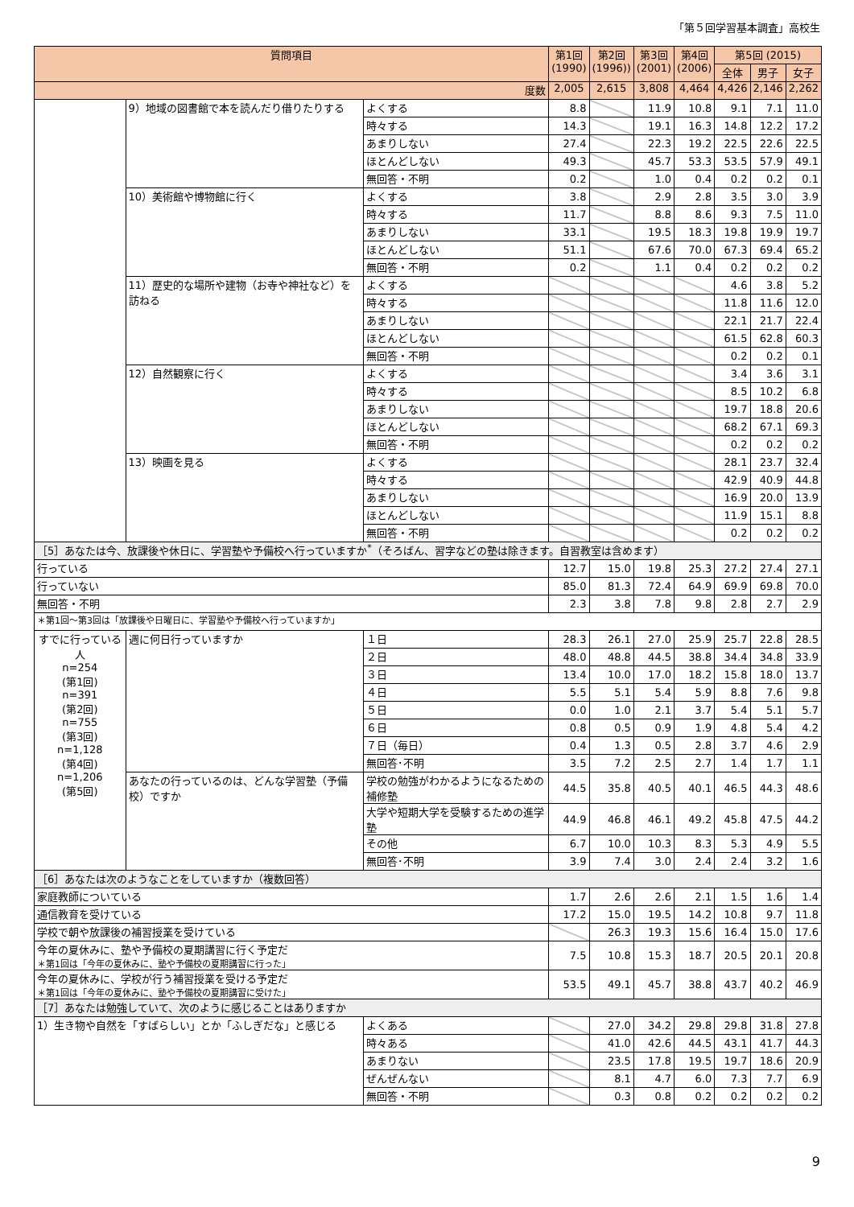「第５回学習基本調査」高校生
| 質問項目 | | | 第1回 (1990) | 第2回 (1996)) | 第3回 (2001) | 第4回 (2006) | 第5回 (2015) | | |
| --- | --- | --- | --- | --- | --- | --- | --- | --- | --- |
| | | | | | | | 全体 | 男子 | 女子 |
| 度数 | | | 2,005 | 2,615 | 3,808 | 4,464 | 4,426 | 2,146 | 2,262 |
| | 9）地域の図書館で本を読んだり借りたりする | よくする | 8.8 | | 11.9 | 10.8 | 9.1 | 7.1 | 11.0 |
| | | 時々する | 14.3 | | 19.1 | 16.3 | 14.8 | 12.2 | 17.2 |
| | | あまりしない | 27.4 | | 22.3 | 19.2 | 22.5 | 22.6 | 22.5 |
| | | ほとんどしない | 49.3 | | 45.7 | 53.3 | 53.5 | 57.9 | 49.1 |
| | | 無回答・不明 | 0.2 | | 1.0 | 0.4 | 0.2 | 0.2 | 0.1 |
| | 10）美術館や博物館に行く | よくする | 3.8 | | 2.9 | 2.8 | 3.5 | 3.0 | 3.9 |
| | | 時々する | 11.7 | | 8.8 | 8.6 | 9.3 | 7.5 | 11.0 |
| | | あまりしない | 33.1 | | 19.5 | 18.3 | 19.8 | 19.9 | 19.7 |
| | | ほとんどしない | 51.1 | | 67.6 | 70.0 | 67.3 | 69.4 | 65.2 |
| | | 無回答・不明 | 0.2 | | 1.1 | 0.4 | 0.2 | 0.2 | 0.2 |
| | 11）歴史的な場所や建物（お寺や神社など）を訪ねる | よくする | | | | | 4.6 | 3.8 | 5.2 |
| | | 時々する | | | | | 11.8 | 11.6 | 12.0 |
| | | あまりしない | | | | | 22.1 | 21.7 | 22.4 |
| | | ほとんどしない | | | | | 61.5 | 62.8 | 60.3 |
| | | 無回答・不明 | | | | | 0.2 | 0.2 | 0.1 |
| | 12）自然観察に行く | よくする | | | | | 3.4 | 3.6 | 3.1 |
| | | 時々する | | | | | 8.5 | 10.2 | 6.8 |
| | | あまりしない | | | | | 19.7 | 18.8 | 20.6 |
| | | ほとんどしない | | | | | 68.2 | 67.1 | 69.3 |
| | | 無回答・不明 | | | | | 0.2 | 0.2 | 0.2 |
| | 13）映画を見る | よくする | | | | | 28.1 | 23.7 | 32.4 |
| | | 時々する | | | | | 42.9 | 40.9 | 44.8 |
| | | あまりしない | | | | | 16.9 | 20.0 | 13.9 |
| | | ほとんどしない | | | | | 11.9 | 15.1 | 8.8 |
| | | 無回答・不明 | | | | | 0.2 | 0.2 | 0.2 |
| ［5］あなたは今、放課後や休日に、学習塾や予備校へ行っていますか<sup>*</sup>（そろばん、習字などの塾は除きます。自習教室は含めます） | | | | | | | | | |
| 行っている | | | 12.7 | 15.0 | 19.8 | 25.3 | 27.2 | 27.4 | 27.1 |
| 行っていない | | | 85.0 | 81.3 | 72.4 | 64.9 | 69.9 | 69.8 | 70.0 |
| 無回答・不明 | | | 2.3 | 3.8 | 7.8 | 9.8 | 2.8 | 2.7 | 2.9 |
| ＊第1回〜第3回は「放課後や日曜日に、学習塾や予備校へ行っていますか」 | | | | | | | | | |
| すでに行っている人 n=254 (第1回) n=391 (第2回) n=755 (第3回) n=1,128 (第4回) n=1,206 (第5回) | 週に何日行っていますか | １日 | 28.3 | 26.1 | 27.0 | 25.9 | 25.7 | 22.8 | 28.5 |
| | | ２日 | 48.0 | 48.8 | 44.5 | 38.8 | 34.4 | 34.8 | 33.9 |
| | | ３日 | 13.4 | 10.0 | 17.0 | 18.2 | 15.8 | 18.0 | 13.7 |
| | | ４日 | 5.5 | 5.1 | 5.4 | 5.9 | 8.8 | 7.6 | 9.8 |
| | | ５日 | 0.0 | 1.0 | 2.1 | 3.7 | 5.4 | 5.1 | 5.7 |
| | | ６日 | 0.8 | 0.5 | 0.9 | 1.9 | 4.8 | 5.4 | 4.2 |
| | | ７日（毎日） | 0.4 | 1.3 | 0.5 | 2.8 | 3.7 | 4.6 | 2.9 |
| | | 無回答･不明 | 3.5 | 7.2 | 2.5 | 2.7 | 1.4 | 1.7 | 1.1 |
| | あなたの行っているのは、どんな学習塾（予備校）ですか | 学校の勉強がわかるようになるための補修塾 | 44.5 | 35.8 | 40.5 | 40.1 | 46.5 | 44.3 | 48.6 |
| | | 大学や短期大学を受験するための進学塾 | 44.9 | 46.8 | 46.1 | 49.2 | 45.8 | 47.5 | 44.2 |
| | | その他 | 6.7 | 10.0 | 10.3 | 8.3 | 5.3 | 4.9 | 5.5 |
| | | 無回答･不明 | 3.9 | 7.4 | 3.0 | 2.4 | 2.4 | 3.2 | 1.6 |
| ［6］あなたは次のようなことをしていますか（複数回答） | | | | | | | | | |
| 家庭教師についている | | | 1.7 | 2.6 | 2.6 | 2.1 | 1.5 | 1.6 | 1.4 |
| 通信教育を受けている | | | 17.2 | 15.0 | 19.5 | 14.2 | 10.8 | 9.7 | 11.8 |
| 学校で朝や放課後の補習授業を受けている | | | | 26.3 | 19.3 | 15.6 | 16.4 | 15.0 | 17.6 |
| 今年の夏休みに、塾や予備校の夏期講習に行く予定だ ＊第1回は「今年の夏休みに、塾や予備校の夏期講習に行った」 | | | 7.5 | 10.8 | 15.3 | 18.7 | 20.5 | 20.1 | 20.8 |
| 今年の夏休みに、学校が行う補習授業を受ける予定だ ＊第1回は「今年の夏休みに、塾や予備校の夏期講習に受けた」 | | | 53.5 | 49.1 | 45.7 | 38.8 | 43.7 | 40.2 | 46.9 |
| ［7］あなたは勉強していて、次のように感じることはありますか | | | | | | | | | |
| 1）生き物や自然を「すばらしい」とか「ふしぎだな」と感じる | | よくある | | 27.0 | 34.2 | 29.8 | 29.8 | 31.8 | 27.8 |
| | | 時々ある | | 41.0 | 42.6 | 44.5 | 43.1 | 41.7 | 44.3 |
| | | あまりない | | 23.5 | 17.8 | 19.5 | 19.7 | 18.6 | 20.9 |
| | | ぜんぜんない | | 8.1 | 4.7 | 6.0 | 7.3 | 7.7 | 6.9 |
| | | 無回答・不明 | | 0.3 | 0.8 | 0.2 | 0.2 | 0.2 | 0.2 |
9